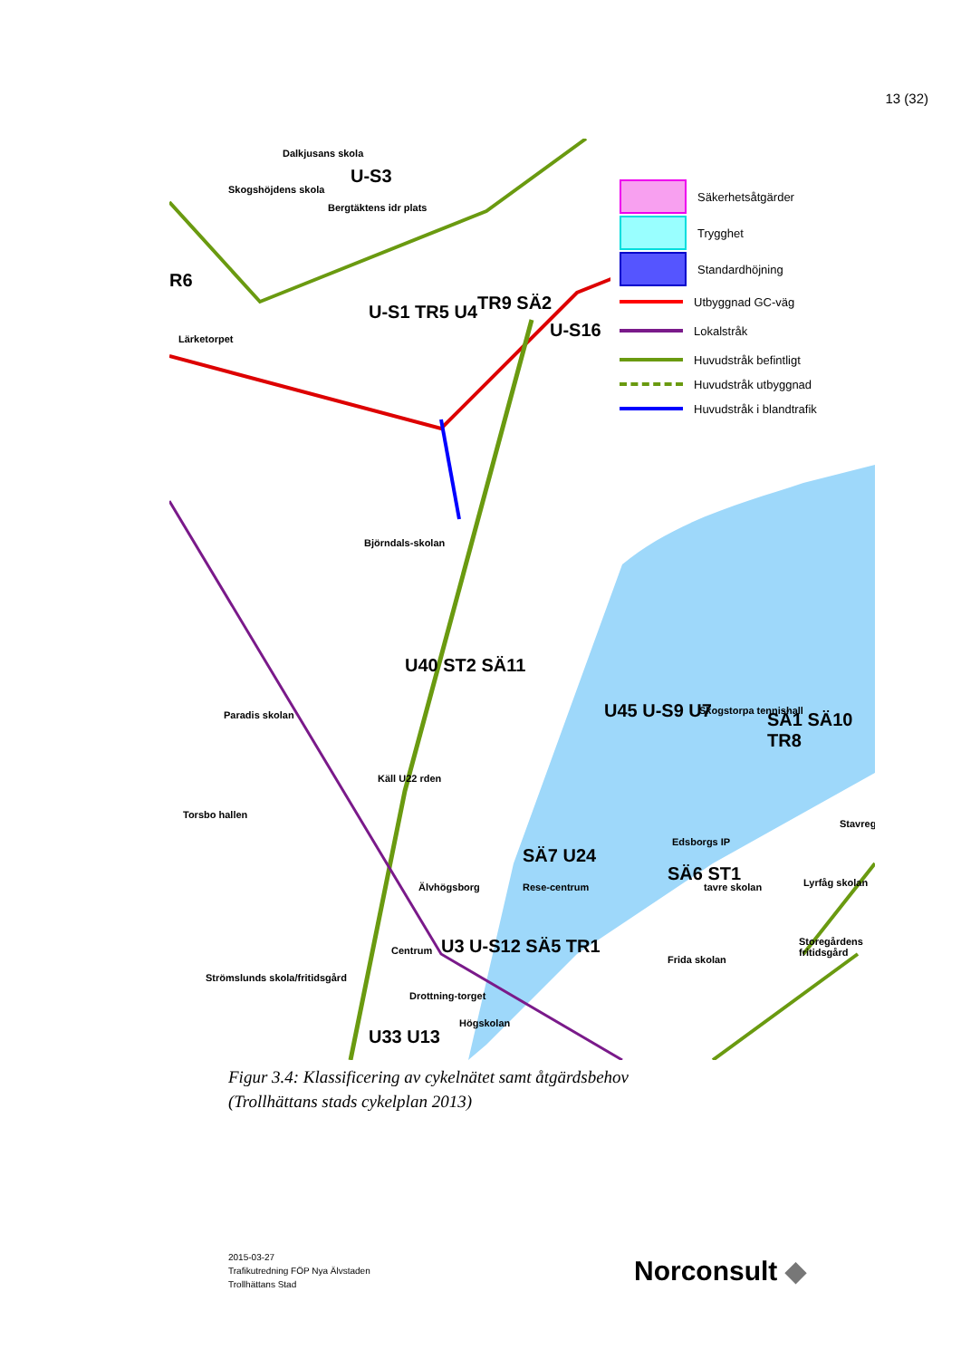13 (32)
Dalkjusans skola
Skogshöjdens skola
Bergtäktens idr plats
Lärketorpet
Björndals-skolan
Paradis skolan
Torsbo hallen
Strömslunds skola/fritidsgård
Älvhögsborg
Centrum
Drottning-torget
Högskolan
Rese-centrum
Skogstorpa tennishall
Edsborgs IP
tavre skolan
Frida skolan
Storegårdens fritidsgård
Lyrfåg skolan
Käll U22 rden
U40 ST2 SÄ11
TR9 SÄ2
U-S1 TR5 U4
U-S16
U-S3
R6
U45 U-S9 U7 SÄ1 SÄ10 TR8
SÄ7 U24
SÄ6 ST1
U3 U-S12 SÄ5 TR1
U33 U13
Stavreg
Säkerhetsåtgärder
Trygghet
Standardhöjning
Utbyggnad GC-väg
Lokalstråk
Huvudstråk befintligt
Huvudstråk utbyggnad
Huvudstråk i blandtrafik
Figur 3.4: Klassificering av cykelnätet samt åtgärdsbehov
(Trollhättans stads cykelplan 2013)
2015-03-27
Trafikutredning FÖP Nya Älvstaden
Trollhättans Stad
Norconsult ◆